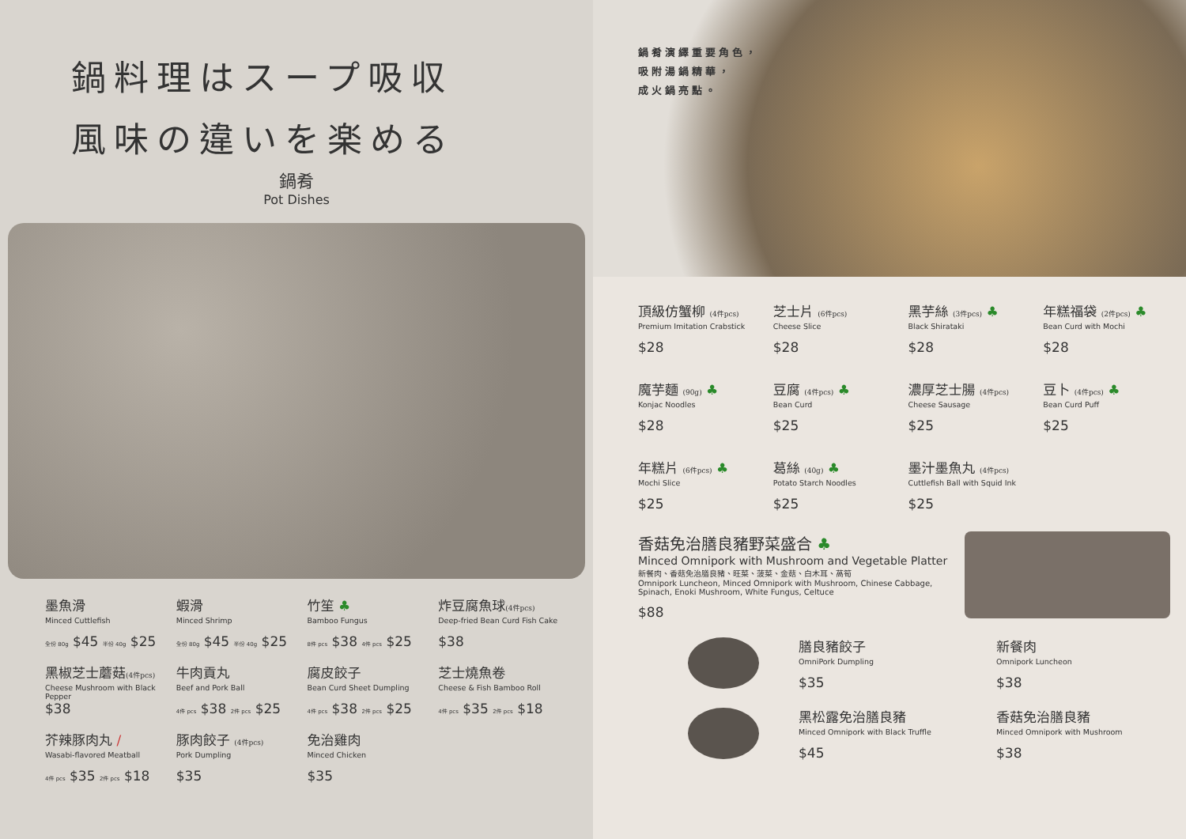鍋料理はスープ吸収
風味の違いを楽める
鍋肴
Pot Dishes
墨魚滑
Minced Cuttlefish
全份 80g $45 半份 40g $25
蝦滑
Minced Shrimp
全份 80g $45 半份 40g $25
竹笙 ♣
Bamboo Fungus
8件 pcs $38 4件 pcs $25
炸豆腐魚球(4件pcs)
Deep-fried Bean Curd Fish Cake
$38
黑椒芝士蘑菇(4件pcs)
Cheese Mushroom with Black Pepper
$38
牛肉貢丸
Beef and Pork Ball
4件 pcs $38 2件 pcs $25
腐皮餃子
Bean Curd Sheet Dumpling
4件 pcs $38 2件 pcs $25
芝士燒魚卷
Cheese & Fish Bamboo Roll
4件 pcs $35 2件 pcs $18
芥辣豚肉丸 /
Wasabi-flavored Meatball
4件 pcs $35 2件 pcs $18
豚肉餃子 (4件pcs)
Pork Dumpling
$35
免治雞肉
Minced Chicken
$35
鍋肴演繹重要角色，
吸附湯鍋精華，
成火鍋亮點。
頂級仿蟹柳 (4件pcs)
Premium Imitation Crabstick
$28
芝士片 (6件pcs)
Cheese Slice
$28
黑芋絲 (3件pcs) ♣
Black Shirataki
$28
年糕福袋 (2件pcs) ♣
Bean Curd with Mochi
$28
魔芋麵 (90g) ♣
Konjac Noodles
$28
豆腐 (4件pcs) ♣
Bean Curd
$25
濃厚芝士腸 (4件pcs)
Cheese Sausage
$25
豆卜 (4件pcs) ♣
Bean Curd Puff
$25
年糕片 (6件pcs) ♣
Mochi Slice
$25
葛絲 (40g) ♣
Potato Starch Noodles
$25
墨汁墨魚丸 (4件pcs)
Cuttlefish Ball with Squid Ink
$25
香菇免治膳良豬野菜盛合 ♣
Minced Omnipork with Mushroom and Vegetable Platter
新餐肉、香菇免治膳良豬、旺菜、菠菜、金菇、白木耳、萵筍
Omnipork Luncheon, Minced Omnipork with Mushroom, Chinese Cabbage, Spinach, Enoki Mushroom, White Fungus, Celtuce
$88
膳良豬餃子
OmniPork Dumpling
$35
新餐肉
Omnipork Luncheon
$38
黑松露免治膳良豬
Minced Omnipork with Black Truffle
$45
香菇免治膳良豬
Minced Omnipork with Mushroom
$38